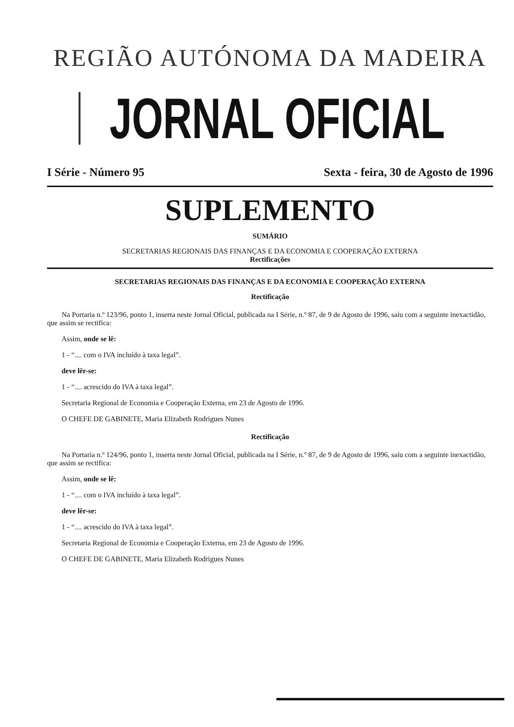REGIÃO AUTÓNOMA DA MADEIRA
JORNAL OFICIAL
I Série - Número 95 Sexta - feira, 30 de Agosto de 1996
SUPLEMENTO
SUMÁRIO
SECRETARIAS REGIONAIS DAS FINANÇAS E DA ECONOMIA E COOPERAÇÃO EXTERNA
Rectificações
SECRETARIAS REGIONAIS DAS FINANÇAS E DA ECONOMIA E COOPERAÇÃO EXTERNA
Rectificação
Na Portaria n.º 123/96, ponto 1, inserta neste Jornal Oficial, publicada na I Série, n.º 87, de 9 de Agosto de 1996, saíu com a seguinte inexactidão, que assim se rectifica:
Assim, onde se lê:
1 - “.... com o IVA incluído à taxa legal”.
deve lêr-se:
1 - “.... acrescido do IVA à taxa legal”.
Secretaria Regional de Economia e Cooperação Externa, em 23 de Agosto de 1996.
O CHEFE DE GABINETE, Maria Elizabeth Rodrigues Nunes
Rectificação
Na Portaria n.º 124/96, ponto 1, inserta neste Jornal Oficial, publicada na I Série, n.º 87, de 9 de Agosto de 1996, saíu com a seguinte inexactidão, que assim se rectifica:
Assim, onde se lê:
1 - “.... com o IVA incluído à taxa legal”.
deve lêr-se:
1 - “.... acrescido do IVA à taxa legal”.
Secretaria Regional de Economia e Cooperação Externa, em 23 de Agosto de 1996.
O CHEFE DE GABINETE, Maria Elizabeth Rodrigues Nunes